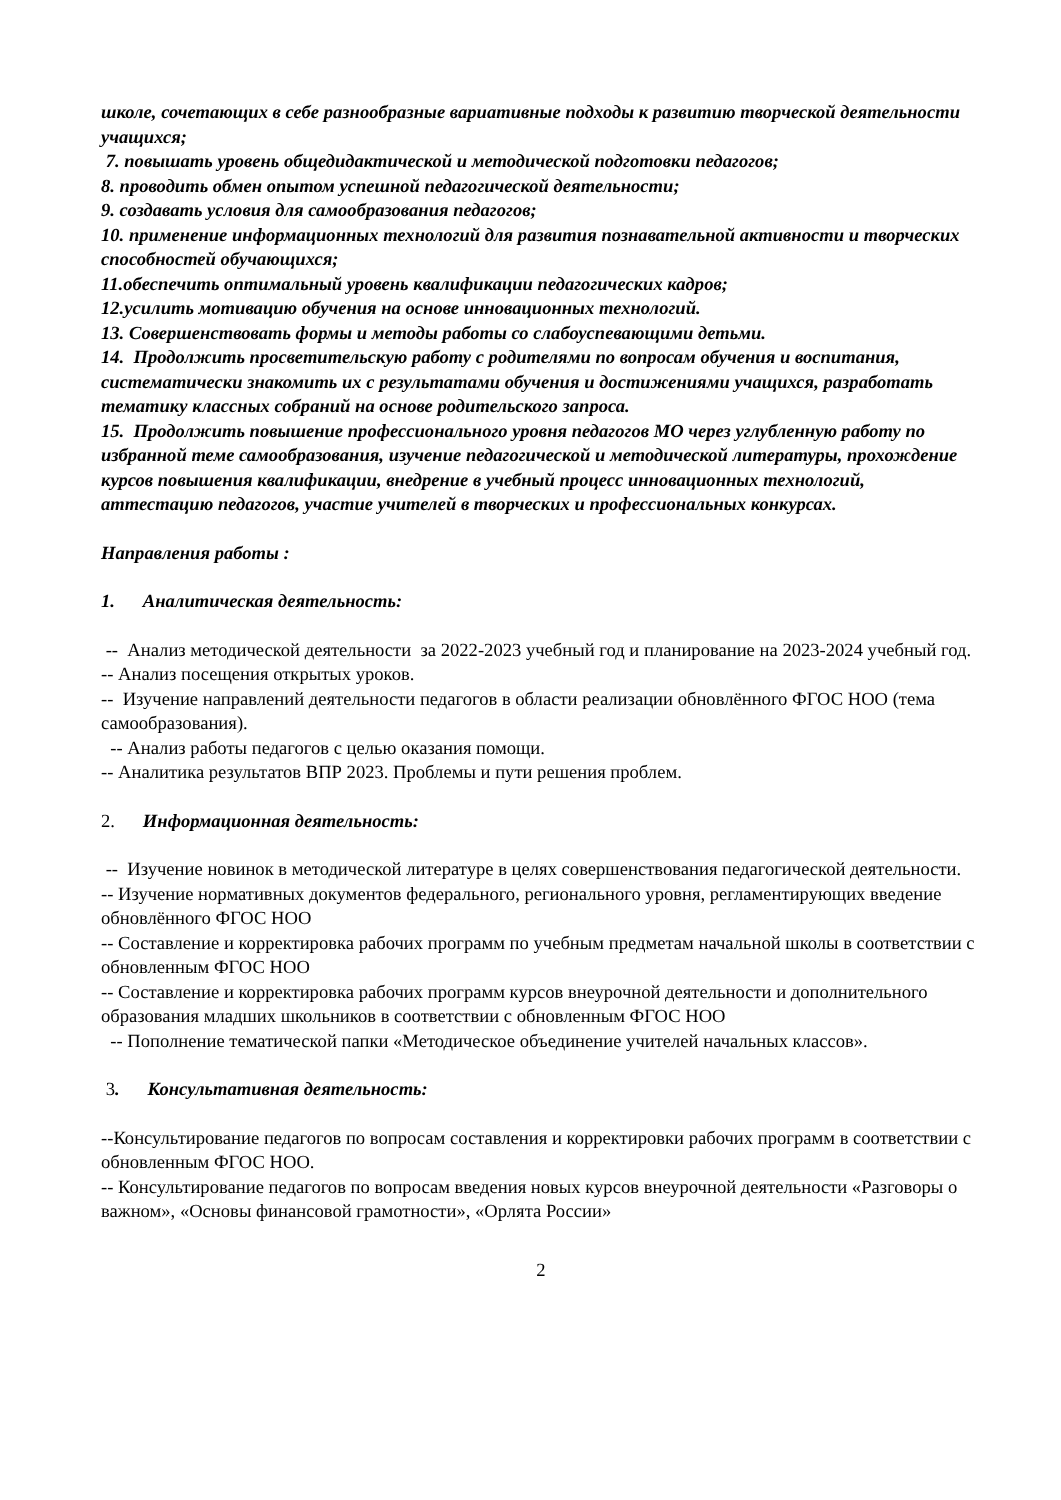школе, сочетающих в себе разнообразные вариативные подходы к развитию творческой деятельности учащихся;
7. повышать уровень общедидактической и методической подготовки педагогов;
8. проводить обмен опытом успешной педагогической деятельности;
9. создавать условия для самообразования педагогов;
10. применение информационных технологий для развития познавательной активности и творческих способностей обучающихся;
11.обеспечить оптимальный уровень квалификации педагогических кадров;
12.усилить мотивацию обучения на основе инновационных технологий.
13. Совершенствовать формы и методы работы со слабоуспевающими детьми.
14. Продолжить просветительскую работу с родителями по вопросам обучения и воспитания, систематически знакомить их с результатами обучения и достижениями учащихся, разработать тематику классных собраний на основе родительского запроса.
15. Продолжить повышение профессионального уровня педагогов МО через углубленную работу по избранной теме самообразования, изучение педагогической и методической литературы, прохождение курсов повышения квалификации, внедрение в учебный процесс инновационных технологий, аттестацию педагогов, участие учителей в творческих и профессиональных конкурсах.
Направления работы :
1. Аналитическая деятельность:
-- Анализ методической деятельности за 2022-2023 учебный год и планирование на 2023-2024 учебный год.
-- Анализ посещения открытых уроков.
-- Изучение направлений деятельности педагогов в области реализации обновлённого ФГОС НОО (тема самообразования).
-- Анализ работы педагогов с целью оказания помощи.
-- Аналитика результатов ВПР 2023. Проблемы и пути решения проблем.
2. Информационная деятельность:
-- Изучение новинок в методической литературе в целях совершенствования педагогической деятельности.
-- Изучение нормативных документов федерального, регионального уровня, регламентирующих введение обновлённого ФГОС НОО
-- Составление и корректировка рабочих программ по учебным предметам начальной школы в соответствии с обновленным ФГОС НОО
-- Составление и корректировка рабочих программ курсов внеурочной деятельности и дополнительного образования младших школьников в соответствии с обновленным ФГОС НОО
-- Пополнение тематической папки «Методическое объединение учителей начальных классов».
3. Консультативная деятельность:
--Консультирование педагогов по вопросам составления и корректировки рабочих программ в соответствии с обновленным ФГОС НОО.
-- Консультирование педагогов по вопросам введения новых курсов внеурочной деятельности «Разговоры о важном», «Основы финансовой грамотности», «Орлята России»
2